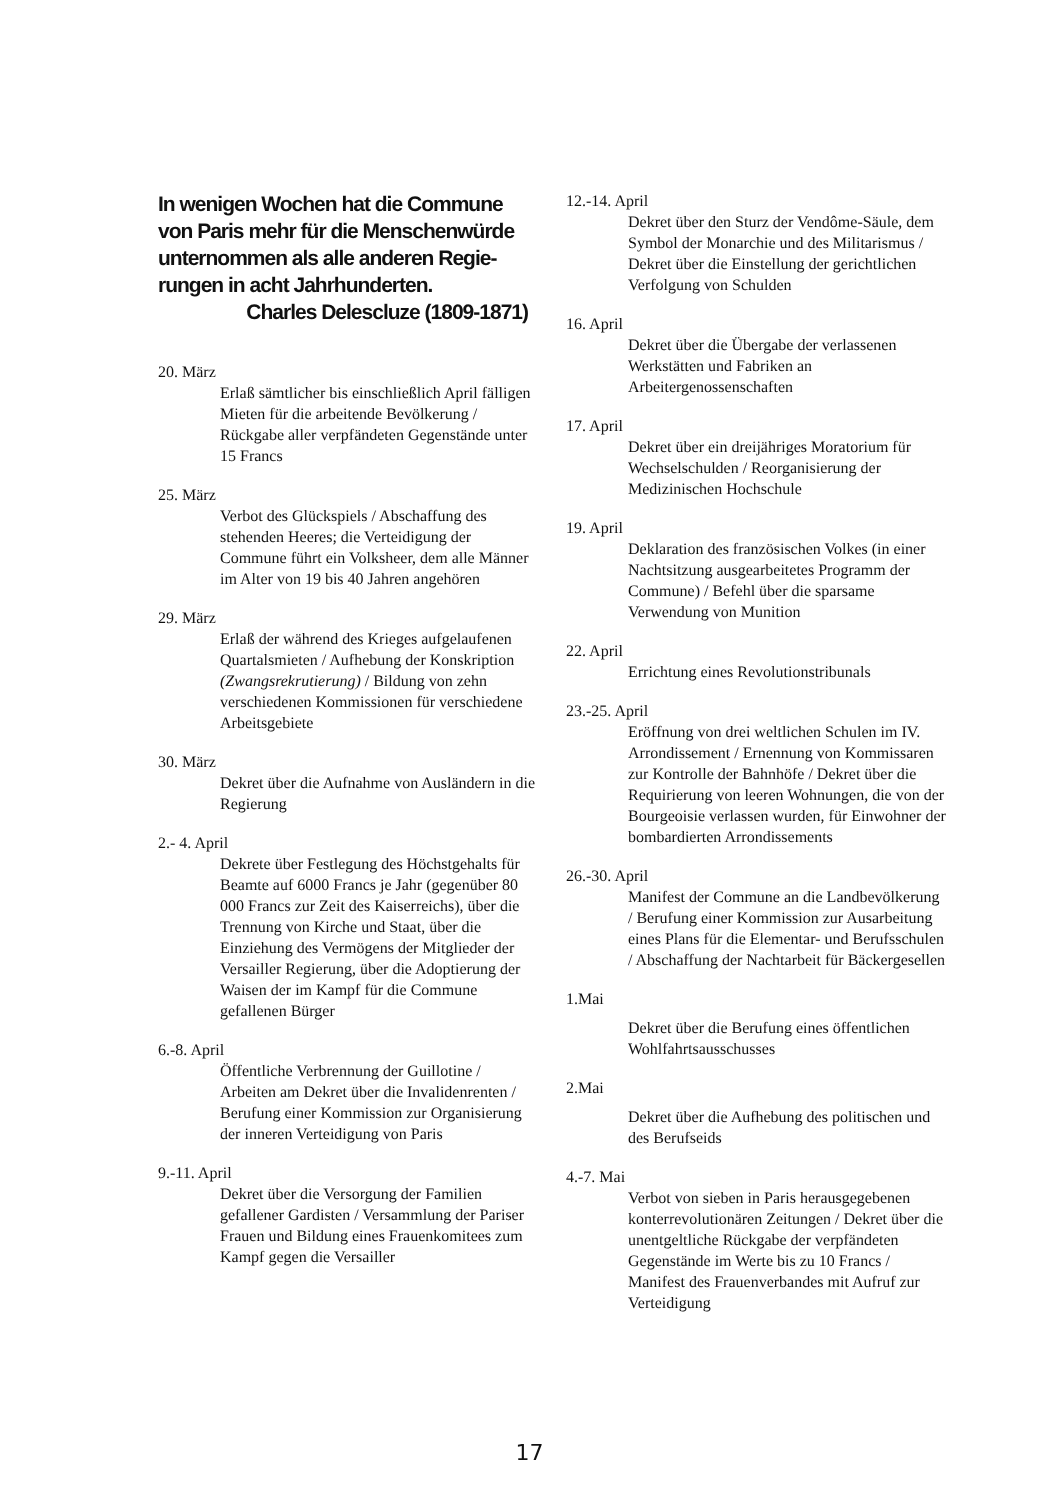In wenigen Wochen hat die Commune
von Paris mehr für die Menschenwürde
unternommen als alle anderen Regie-
rungen in acht Jahrhunderten.
Charles Delescluze (1809-1871)
20. März
Erlaß sämtlicher bis einschließlich April fälligen Mieten für die arbeitende Bevölkerung / Rückgabe aller verpfändeten Gegenstände unter 15 Francs
25. März
Verbot des Glückspiels / Abschaffung des stehenden Heeres; die Verteidigung der Commune führt ein Volksheer, dem alle Männer im Alter von 19 bis 40 Jahren angehören
29. März
Erlaß der während des Krieges aufgelaufenen Quartalsmieten / Aufhebung der Konskription (Zwangsrekrutierung) / Bildung von zehn verschiedenen Kommissionen für verschiedene Arbeitsgebiete
30. März
Dekret über die Aufnahme von Ausländern in die Regierung
2.- 4. April
Dekrete über Festlegung des Höchstgehalts für Beamte auf 6000 Francs je Jahr (gegenüber 80 000 Francs zur Zeit des Kaiserreichs), über die Trennung von Kirche und Staat, über die Einziehung des Vermögens der Mitglieder der Versailler Regierung, über die Adoptierung der Waisen der im Kampf für die Commune gefallenen Bürger
6.-8. April
Öffentliche Verbrennung der Guillotine / Arbeiten am Dekret über die Invalidenrenten / Berufung einer Kommission zur Organisierung der inneren Verteidigung von Paris
9.-11. April
Dekret über die Versorgung der Familien gefallener Gardisten / Versammlung der Pariser Frauen und Bildung eines Frauenkomitees zum Kampf gegen die Versailler
12.-14. April
Dekret über den Sturz der Vendôme-Säule, dem Symbol der Monarchie und des Militarismus / Dekret über die Einstellung der gerichtlichen Verfolgung von Schulden
16. April
Dekret über die Übergabe der verlassenen Werkstätten und Fabriken an Arbeitergenossenschaften
17. April
Dekret über ein dreijähriges Moratorium für Wechselschulden / Reorganisierung der Medizinischen Hochschule
19. April
Deklaration des französischen Volkes (in einer Nachtsitzung ausgearbeitetes Programm der Commune) / Befehl über die sparsame Verwendung von Munition
22. April
Errichtung eines Revolutionstribunals
23.-25. April
Eröffnung von drei weltlichen Schulen im IV. Arrondissement / Ernennung von Kommissaren zur Kontrolle der Bahnhöfe / Dekret über die Requirierung von leeren Wohnungen, die von der Bourgeoisie verlassen wurden, für Einwohner der bombardierten Arrondissements
26.-30. April
Manifest der Commune an die Landbevölkerung / Berufung einer Kommission zur Ausarbeitung eines Plans für die Elementar- und Berufsschulen / Abschaffung der Nachtarbeit für Bäckergesellen
1.Mai
Dekret über die Berufung eines öffentlichen Wohlfahrtsausschusses
2.Mai
Dekret über die Aufhebung des politischen und des Berufseids
4.-7. Mai
Verbot von sieben in Paris herausgegebenen konterrevolutionären Zeitungen / Dekret über die unentgeltliche Rückgabe der verpfändeten Gegenstände im Werte bis zu 10 Francs / Manifest des Frauenverbandes mit Aufruf zur Verteidigung
17